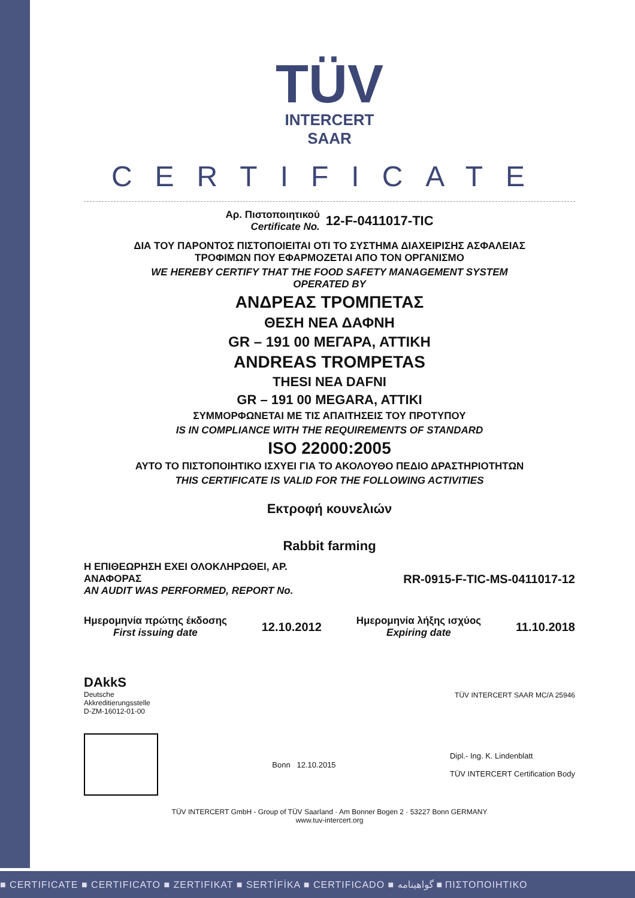TÜV
INTERCERT
SAAR
CERTIFICATE
Αρ. Πιστοποιητικού
Certificate No.
12-F-0411017-TIC
ΔΙΑ ΤΟΥ ΠΑΡΟΝΤΟΣ ΠΙΣΤΟΠΟΙΕΙΤΑΙ ΟΤΙ ΤΟ ΣΥΣΤΗΜΑ ΔΙΑΧΕΙΡΙΣΗΣ ΑΣΦΑΛΕΙΑΣ
ΤΡΟΦΙΜΩΝ ΠΟΥ ΕΦΑΡΜΟΖΕΤΑΙ ΑΠΟ ΤΟΝ ΟΡΓΑΝΙΣΜΟ
WE HEREBY CERTIFY THAT THE FOOD SAFETY MANAGEMENT SYSTEM
OPERATED BY
ΑΝΔΡΕΑΣ ΤΡΟΜΠΕΤΑΣ
ΘΕΣΗ ΝΕΑ ΔΑΦΝΗ
GR – 191 00 ΜΕΓΑΡΑ, ΑΤΤΙΚΗ
ANDREAS TROMPETAS
THESI NEA DAFNI
GR – 191 00 MEGARA, ATTIKI
ΣΥΜΜΟΡΦΩΝΕΤΑΙ ΜΕ ΤΙΣ ΑΠΑΙΤΗΣΕΙΣ ΤΟΥ ΠΡΟΤΥΠΟΥ
IS IN COMPLIANCE WITH THE REQUIREMENTS OF STANDARD
ISO 22000:2005
ΑΥΤΟ ΤΟ ΠΙΣΤΟΠΟΙΗΤΙΚΟ ΙΣΧΥΕΙ ΓΙΑ ΤΟ ΑΚΟΛΟΥΘΟ ΠΕΔΙΟ ΔΡΑΣΤΗΡΙΟΤΗΤΩΝ
THIS CERTIFICATE IS VALID FOR THE FOLLOWING ACTIVITIES
Εκτροφή κουνελιών
Rabbit farming
Η ΕΠΙΘΕΩΡΗΣΗ ΕΧΕΙ ΟΛΟΚΛΗΡΩΘΕΙ, ΑΡ.
ΑΝΑΦΟΡΑΣ
AN AUDIT WAS PERFORMED, REPORT No.
RR-0915-F-TIC-MS-0411017-12
Ημερομηνία πρώτης έκδοσης
First issuing date
12.10.2012
Ημερομηνία λήξης ισχύος
Expiring date
11.10.2018
DAkkS
Deutsche
Akkreditierungsstelle
D-ZM-16012-01-00
TÜV INTERCERT SAAR MC/A 25946
Bonn 12.10.2015
Dipl.- Ing. K. Lindenblatt
TÜV INTERCERT Certification Body
TÜV INTERCERT GmbH - Group of TÜV Saarland · Am Bonner Bogen 2 · 53227 Bonn GERMANY
www.tuv-intercert.org
■ CERTIFICATE ■ CERTIFICATO ■ ZERTIFIKAT ■ SERTİFİKA ■ CERTIFICADO ■ گواهینامه ■ ΠΙΣΤΟΠΟΙΗΤΙΚΟ